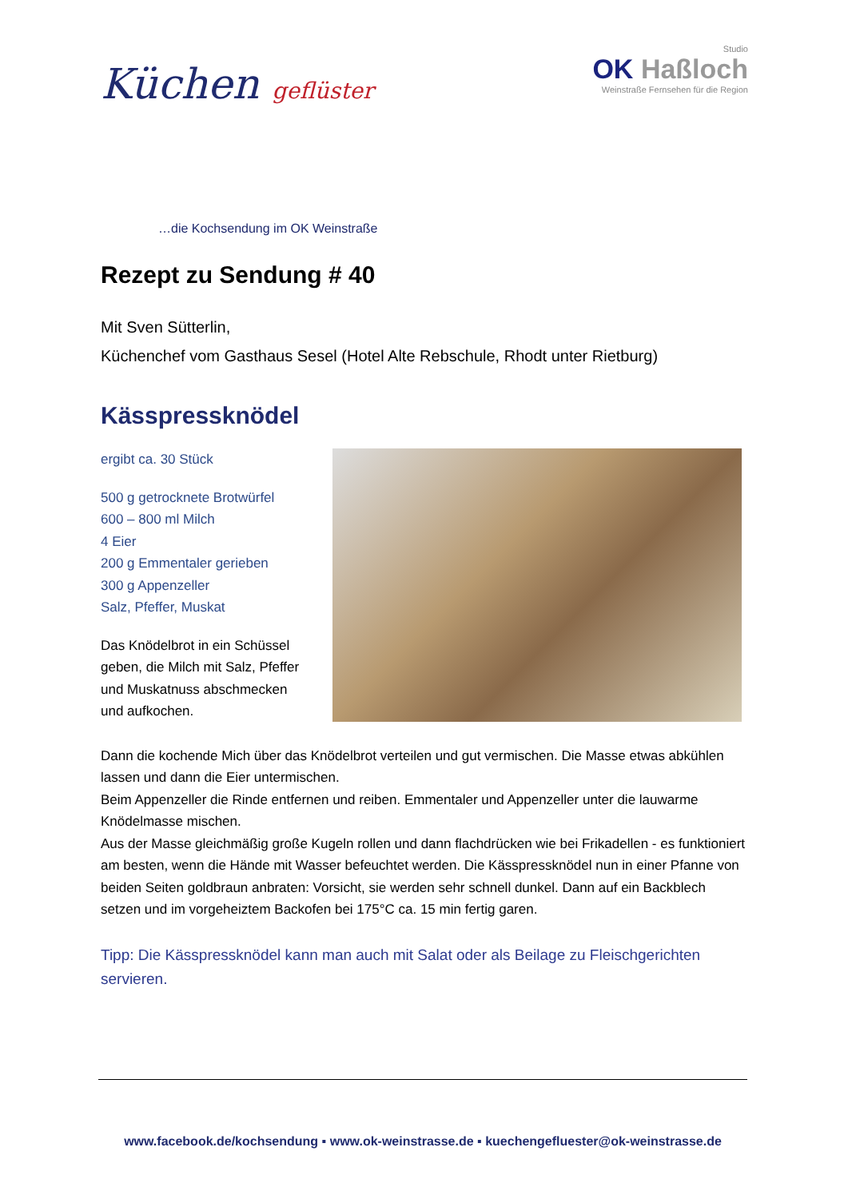Küchen geflüster
Studio
OK Haßloch
Weinstraße Fernsehen für die Region
…die Kochsendung im OK Weinstraße
Rezept zu Sendung # 40
Mit Sven Sütterlin,
Küchenchef vom Gasthaus Sesel (Hotel Alte Rebschule, Rhodt unter Rietburg)
Kässpressknödel
ergibt ca. 30 Stück
500 g getrocknete Brotwürfel
600 – 800 ml Milch
4 Eier
200 g Emmentaler gerieben
300 g Appenzeller
Salz, Pfeffer, Muskat
Das Knödelbrot in ein Schüssel geben, die Milch mit Salz, Pfeffer und Muskatnuss abschmecken
und aufkochen.
Dann die kochende Mich über das Knödelbrot verteilen und gut vermischen. Die Masse etwas abkühlen lassen und dann die Eier untermischen.
Beim Appenzeller die Rinde entfernen und reiben. Emmentaler und Appenzeller unter die lauwarme Knödelmasse mischen.
Aus der Masse gleichmäßig große Kugeln rollen und dann flachdrücken wie bei Frikadellen - es funktioniert am besten, wenn die Hände mit Wasser befeuchtet werden. Die Kässpressknödel nun in einer Pfanne von beiden Seiten goldbraun anbraten: Vorsicht, sie werden sehr schnell dunkel. Dann auf ein Backblech setzen und im vorgeheiztem Backofen bei 175°C ca. 15 min fertig garen.
Tipp: Die Kässpressknödel kann man auch mit Salat oder als Beilage zu Fleischgerichten servieren.
www.facebook.de/kochsendung ▪ www.ok-weinstrasse.de ▪ kuechengefluester@ok-weinstrasse.de